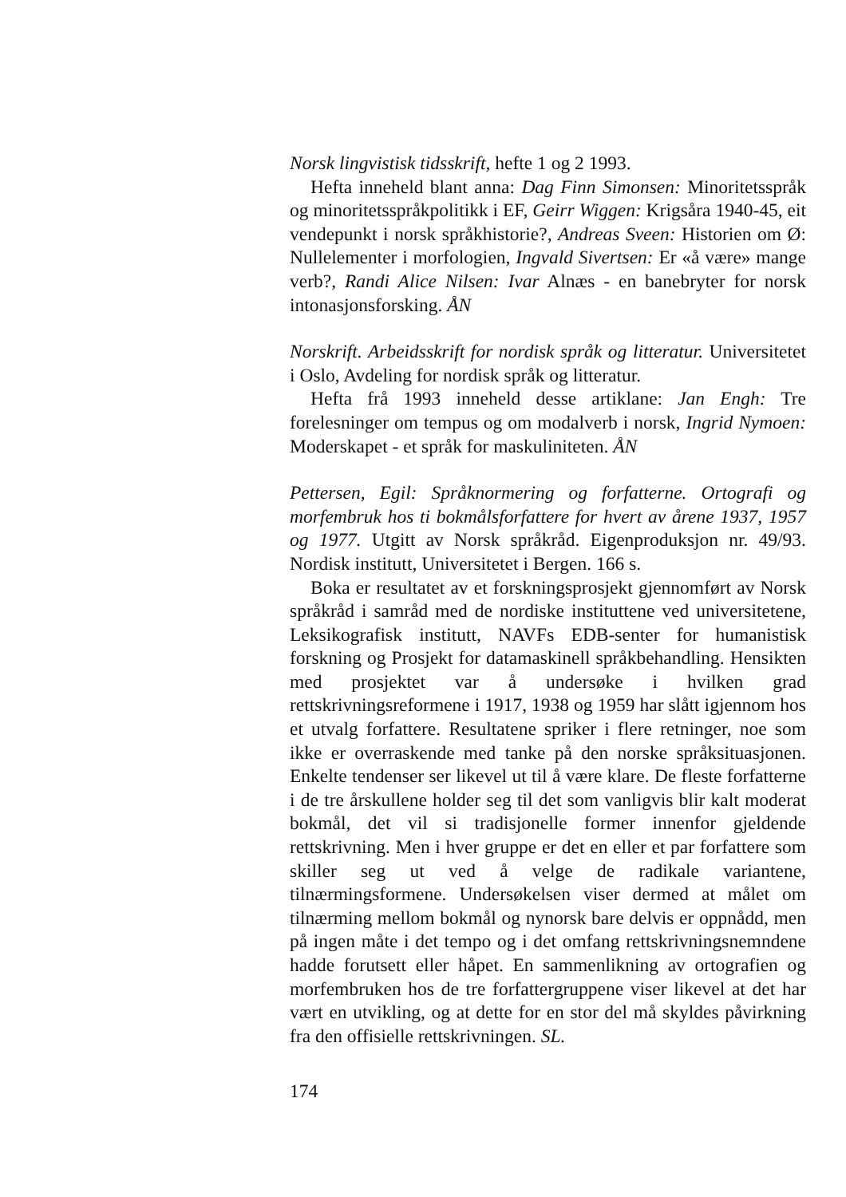Norsk lingvistisk tidsskrift, hefte 1 og 2 1993.
Hefta inneheld blant anna: Dag Finn Simonsen: Minoritetsspråk og minoritetsspråkpolitikk i EF, Geirr Wiggen: Krigsåra 1940-45, eit vendepunkt i norsk språkhistorie?, Andreas Sveen: Historien om Ø: Nullelementer i morfologien, Ingvald Sivertsen: Er «å være» mange verb?, Randi Alice Nilsen: Ivar Alnæs - en banebryter for norsk intonasjonsforsking. ÅN
Norskrift. Arbeidsskrift for nordisk språk og litteratur. Universitetet i Oslo, Avdeling for nordisk språk og litteratur.
Hefta frå 1993 inneheld desse artiklane: Jan Engh: Tre forelesninger om tempus og om modalverb i norsk, Ingrid Nymoen: Moderskapet - et språk for maskuliniteten. ÅN
Pettersen, Egil: Språknormering og forfatterne. Ortografi og morfembruk hos ti bokmålsforfattere for hvert av årene 1937, 1957 og 1977. Utgitt av Norsk språkråd. Eigenproduksjon nr. 49/93. Nordisk institutt, Universitetet i Bergen. 166 s.
Boka er resultatet av et forskningsprosjekt gjennomført av Norsk språkråd i samråd med de nordiske instituttene ved universitetene, Leksikografisk institutt, NAVFs EDB-senter for humanistisk forskning og Prosjekt for datamaskinell språkbehandling. Hensikten med prosjektet var å undersøke i hvilken grad rettskrivningsreformene i 1917, 1938 og 1959 har slått igjennom hos et utvalg forfattere. Resultatene spriker i flere retninger, noe som ikke er overraskende med tanke på den norske språksituasjonen. Enkelte tendenser ser likevel ut til å være klare. De fleste forfatterne i de tre årskullene holder seg til det som vanligvis blir kalt moderat bokmål, det vil si tradisjonelle former innenfor gjeldende rettskrivning. Men i hver gruppe er det en eller et par forfattere som skiller seg ut ved å velge de radikale variantene, tilnærmingsformene. Undersøkelsen viser dermed at målet om tilnærming mellom bokmål og nynorsk bare delvis er oppnådd, men på ingen måte i det tempo og i det omfang rettskrivningsnemndene hadde forutsett eller håpet. En sammenlikning av ortografien og morfembruken hos de tre forfattergruppene viser likevel at det har vært en utvikling, og at dette for en stor del må skyldes påvirkning fra den offisielle rettskrivningen. SL.
174